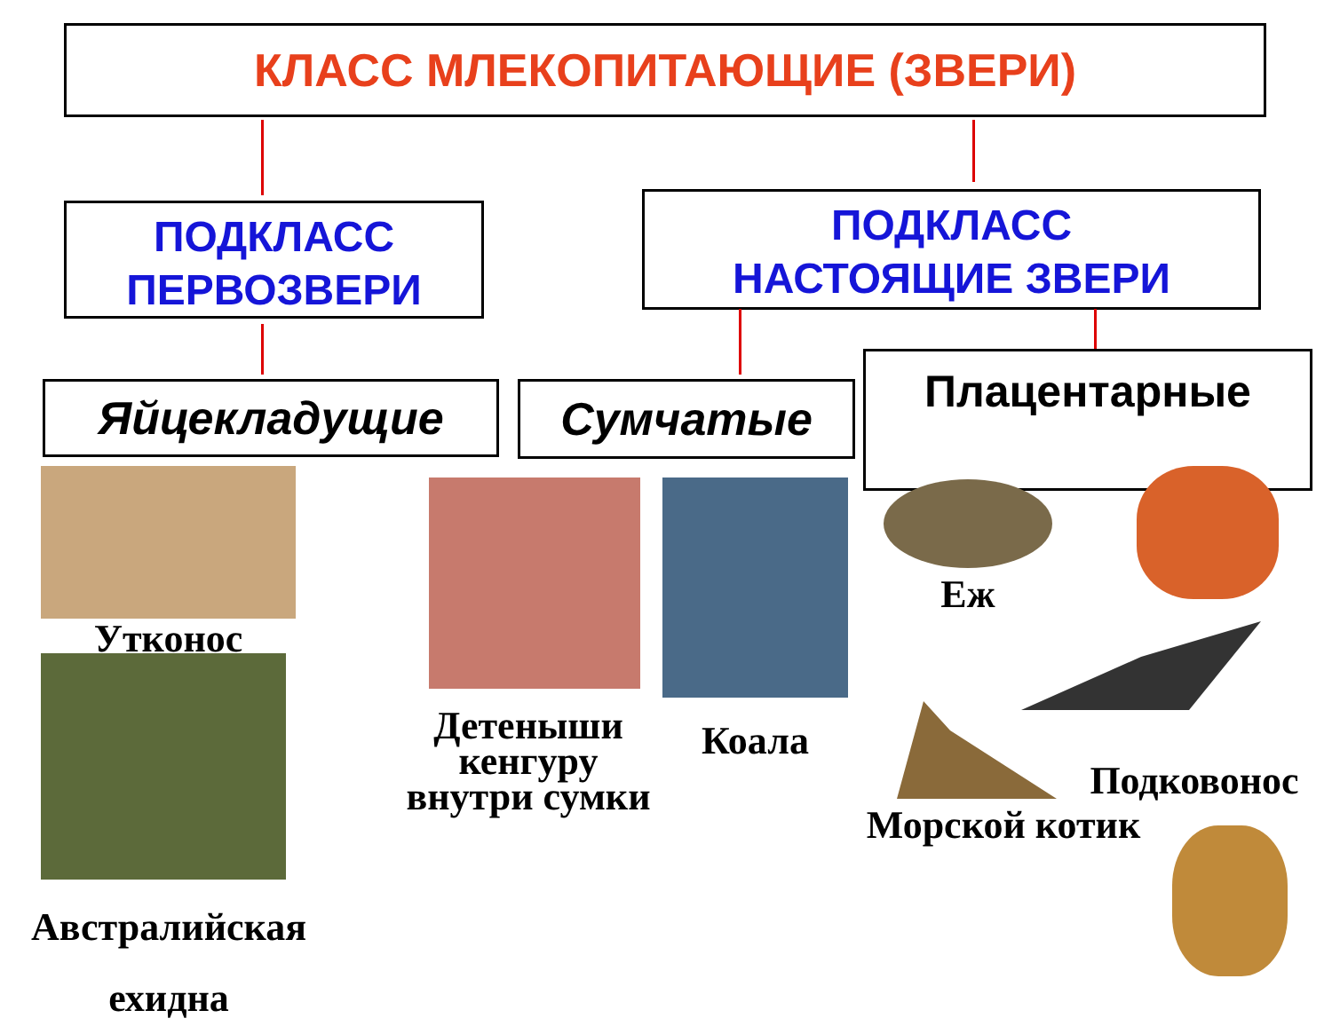КЛАСС МЛЕКОПИТАЮЩИЕ (ЗВЕРИ)
ПОДКЛАСС
ПЕРВОЗВЕРИ
ПОДКЛАСС
НАСТОЯЩИЕ ЗВЕРИ
Яйцекладущие Сумчатые
Плацентарные
Утконос
Австралийская
ехидна
Детеныши
кенгуру
внутри сумки
Коала
Еж
Подковонос
Морской котик